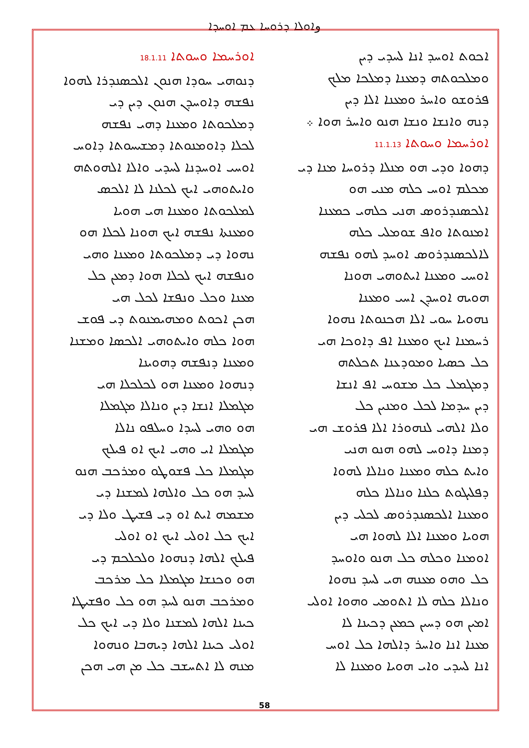وܐܘܠܐ ܕܪܘܚܐ ܥܡ ܐܘܚܕܐ
ܐܘܪܚܡܐ ܘܚܘܬܐ 18.1.11
ܕܢܘܗܝ ܚܘܕܐ ܗܢܘܢ ܐܠܟܣܢܕܪܐ ܠܗܘܐ
ܢܦܫܗ ܕܐܘܚܕܢ ܗܢܘܢ ܕܝܢ ܕܝ
ܕܡܠܟܘܬܐ ܘܡܥܢܐ ܕܗܝ ܢܦܫܗ
ܠܟܠܐ ܕܐܘܡܢܘܬܐ ܕܡܫܝܚܘܬܐ ܕܐܘܚ
ܐܘܚܝ ܐܘܚܕܢܐ ܠܚܕܝ ܘܐܠܐ ܐܠܗܘܬܗ
ܘܐܝܬܘܗܝ ܐܝܟ ܠܟܠܢܐ ܠܐ ܐܠܟܣ
ܠܡܠܟܘܬܐ ܘܡܥܢܐ ܗܝ ܗܘܝܐ
ܘܡܥܢܬܐ ܢܦܫܗ ܐܝܟ ܗܘܢܐ ܠܟܠܐ ܗܘ
ܢܗܘܐ ܕܝ ܕܡܠܟܘܬܐ ܘܡܥܢܐ ܘܗܝ
ܘܢܦܫܗ ܐܝܟ ܠܟܠܐ ܗܘܐ ܕܡܥܢ ܟܠ
ܡܥܢܐ ܘܟܠ ܘܢܦܫܐ ܠܟܠ ܗܝ
ܗܟܢ ܐܟܘܬ ܘܡܗܝܡܢܘܬ ܕܝ ܦܘܫ
ܗܘܐ ܟܠܗ ܘܐܝܬܘܗܝ ܐܠܟܣܐ ܘܡܫܢܐ
ܘܡܥܢܐ ܕܢܦܫܗ ܕܗܘܝܢܐ
ܕܢܗܘܐ ܘܡܥܢܐ ܗܘ ܠܟܠܟܠܐ ܗܝ
ܡܓܡܠܐ ܐܢܫܐ ܕܝܢ ܘܢܐܠܐ ܡܓܡܠܐ
ܗܘ ܘܗܝ ܠܚܕܐ ܘܚܠܦܘ ܢܐܠܐ
ܡܓܡܠܐ ܐܝ ܘܗܝ ܐܝܟ ܐܘ ܦܝܠܟ
ܡܓܡܠܐ ܟܠ ܦܫܘܛܘ ܘܡܪܟܒ ܗܢܘ
ܠܚܕ ܗܘ ܟܠ ܘܐܠܗܐ ܠܡܫܢܐ ܕܝ
ܡܫܡܗ ܐܝܬ ܐܘ ܕܝ ܦܫܝܛ ܘܠܐ ܕܝ
ܐܝܟ ܟܠ ܐܘܠܝ ܐܝܟ ܐܘ ܐܘܠܝ
ܦܝܠܟ ܐܠܗܐ ܕܢܗܘܐ ܘܠܟܠܟܡ ܕܝ
ܗܘ ܘܟܢܫܐ ܡܓܡܠܐ ܟܠ ܡܪܟܒ
ܘܡܪܟܒ ܗܢܘ ܠܚܕ ܗܘ ܟܠ ܘܦܫܝܛܐ
ܟܝܢܐ ܐܠܗܐ ܠܡܫܢܐ ܘܠܐ ܕܝ ܐܝܟ ܟܠ
ܐܘܠܝ ܟܝܢܐ ܐܠܗܐ ܕܝܗܒܐ ܘܢܗܘܐ
ܡܢܗ ܠܐ ܐܬܚܫܒ ܟܠ ܡܢ ܗܝ ܗܟܢ
ܐܟܘܬ ܐܘܚܕ ܐܢܐ ܠܚܕܝ ܕܝܢ
ܘܡܠܟܘܬܗ ܕܡܥܢܐ ܕܡܠܟܐ ܡܠܟ
ܦܪܘܫܘ ܘܐܚܪ ܘܡܥܢܐ ܐܠܐ ܕܝܢ
ܕܢܗ ܘܐܢܫܐ ܘܢܫܐ ܗܢܘ ܘܐܚܪ ܗܘܐ ܀
ܐܘܪܚܡܐ ܘܚܘܬܐ 11.1.13
ܕܗܘܐ ܘܕܝ ܗܘ ܡܢܠܐ ܕܪܘܚܐ ܡܢܐ ܕܝ
ܡܟܠܡ ܐܘܚ ܟܠܗ ܡܢܝ ܗܘ
ܐܠܟܣܢܕܪܘܣ ܗܢܝ ܟܠܗܝ ܟܡܥܢܐ
ܐܡܢܘܬܐ ܘܐܦ ܫܘܡܠܝ ܟܠܗ
ܠܐܠܟܣܢܕܪܘܣ ܐܘܚܕ ܠܗܘ ܢܦܫܗ
ܐܘܚܝ ܘܡܥܢܐ ܐܝܬܘܗܝ ܗܘܢܐ
ܗܘܝܗ ܐܘܚܕܢ ܐܚܝ ܘܡܥܢܐ
ܢܗܘܝܐ ܚܘܝ ܐܠܐ ܗܟܢܘܬܐ ܢܗܘܐ
ܪܚܡܢܐ ܐܝܟ ܘܡܥܢܐ ܐܦ ܕܐܘܟܐ ܗܝ
ܟܠ ܟܣܝܐ ܘܡܘܕܥܢܐ ܬܟܠܬܗ
ܕܡܓܡܠ ܟܠ ܡܫܘܚ ܐܦ ܐܢܫܐ
ܕܝܢ ܚܕܡܐ ܠܟܠ ܘܡܢܝܢ ܟܠ
ܘܠܐ ܐܠܗܝ ܠܢܗܘܪܐ ܐܠܐ ܦܪܘܫ ܗܝ
ܕܡܢܐ ܕܐܘܚ ܠܗܘ ܗܢܘ ܗܢܝ
ܘܐܝܬ ܟܠܗ ܘܡܥܢܐ ܘܢܐܠܐ ܠܗܘܐ
ܕܦܠܝܓܘܬ ܟܠܢܐ ܘܢܐܠܐ ܟܠܗ
ܘܡܥܢܐ ܐܠܟܣܢܕܪܘܣ ܠܟܠܝ ܕܝܢ
ܗܘܝܐ ܘܡܥܢܐ ܐܠܐ ܠܗܘܐ ܗܝ
ܐܘܡܢܐ ܘܟܠܗ ܟܠ ܗܢܘ ܘܐܘܚܕ
ܟܠ ܘܗܘ ܡܥܢܗ ܗܝ ܠܚܕ ܢܗܘܐ
ܘܢܐܠܐ ܟܠܗ ܠܐ ܐܬܘܡܝ ܘܗܘܐ ܐܘܠܝ
ܐܡܝܢ ܗܘ ܕܚܝܢ ܟܡܥܢ ܕܟܝܢܐ ܠܐ
ܡܥܢܐ ܐܢܐ ܘܐܚܪ ܕܐܠܗܐ ܟܠ ܐܘܚ
ܐܢܐ ܠܚܕܝ ܘܐܝ ܗܘܝܐ ܘܡܥܢܐ ܠܐ
58